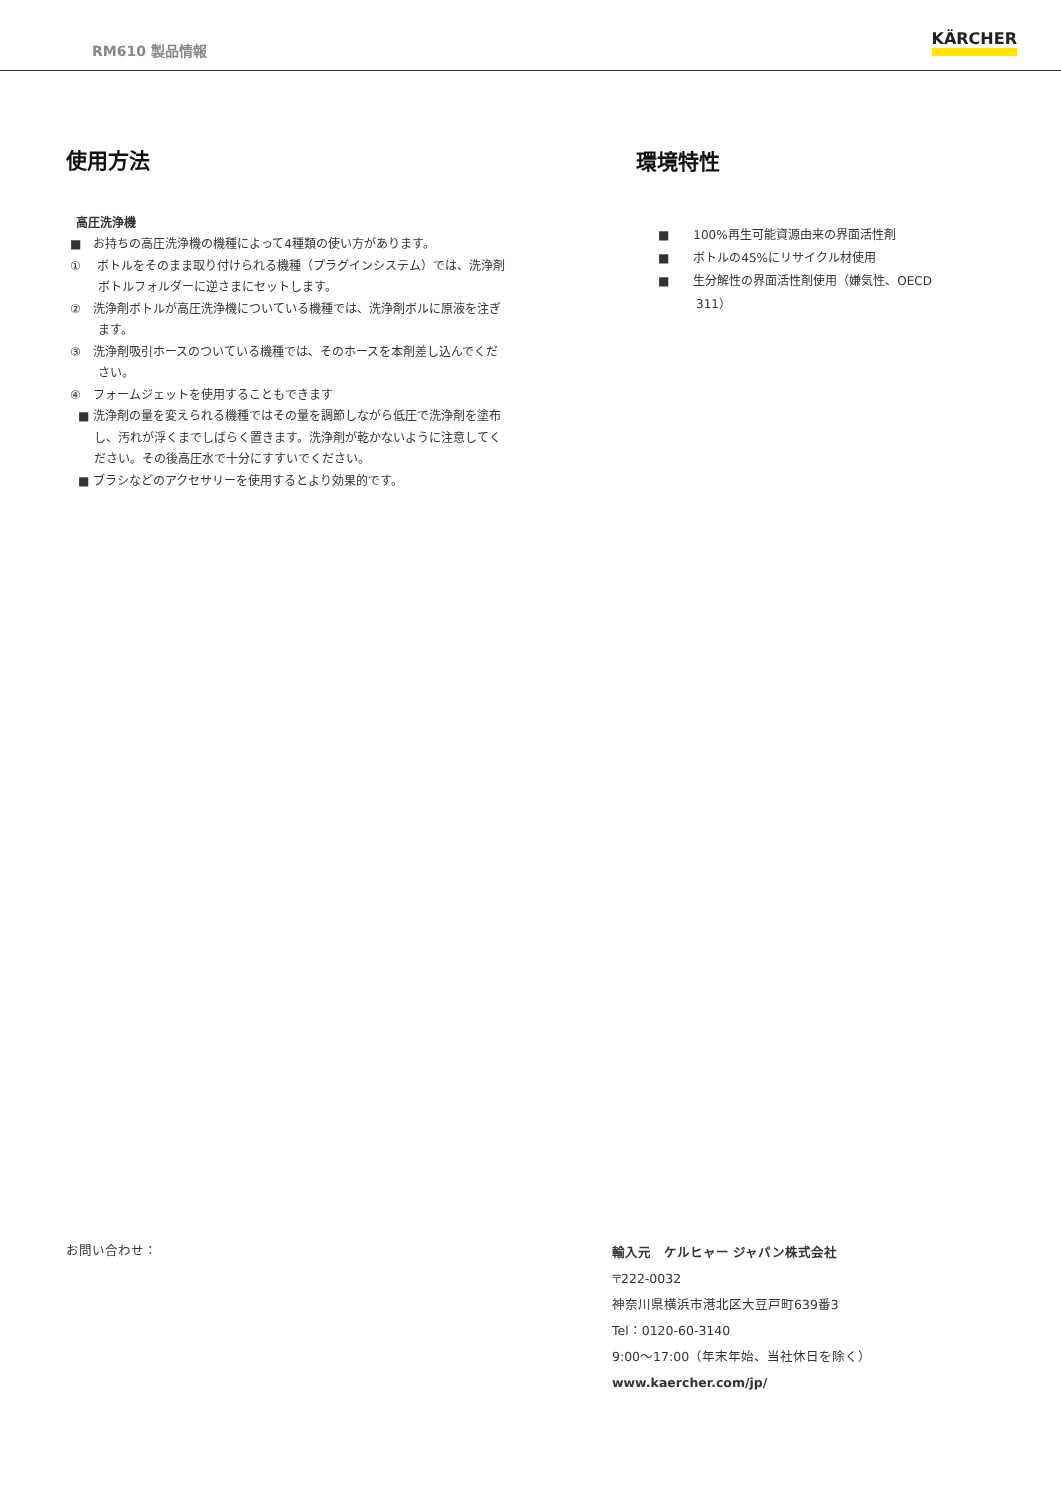RM610 製品情報 KÄRCHER
使用方法
高圧洗浄機
■　お持ちの高圧洗浄機の機種によって4種類の使い方があります。
①　 ボトルをそのまま取り付けられる機種（プラグインシステム）では、洗浄剤ボトルフォルダーに逆さまにセットします。
②　洗浄剤ボトルが高圧洗浄機についている機種では、洗浄剤ボルに原液を注ぎます。
③　洗浄剤吸引ホースのついている機種では、そのホースを本剤差し込んでください。
④　フォームジェットを使用することもできます
■ 洗浄剤の量を変えられる機種ではその量を調節しながら低圧で洗浄剤を塗布し、汚れが浮くまでしばらく置きます。洗浄剤が乾かないように注意してください。その後高圧水で十分にすすいでください。
■ ブラシなどのアクセサリーを使用するとより効果的です。
環境特性
■　　100%再生可能資源由来の界面活性剤
■　　ボトルの45%にリサイクル材使用
■　　生分解性の界面活性剤使用（嫌気性、OECD 311）
お問い合わせ：
輸入元　ケルヒャー ジャパン株式会社
〒222-0032
神奈川県横浜市港北区大豆戸町639番3
Tel：0120-60-3140
9:00～17:00（年末年始、当社休日を除く）
www.kaercher.com/jp/